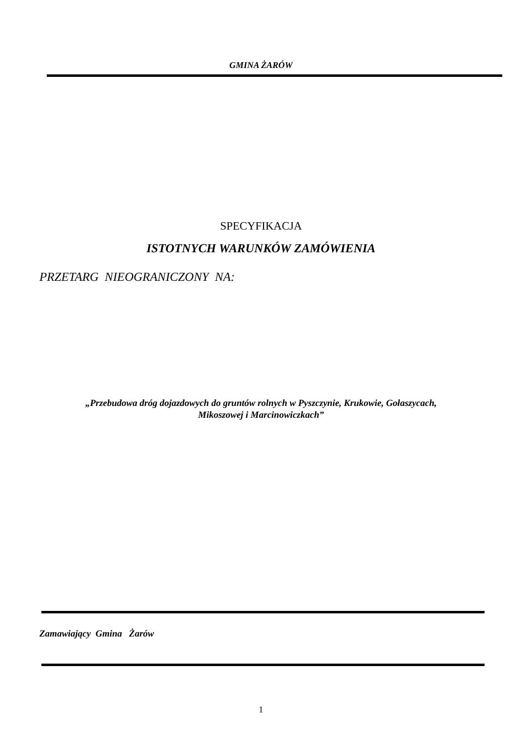GMINA ŻARÓW
SPECYFIKACJA
ISTOTNYCH WARUNKÓW ZAMÓWIENIA
PRZETARG NIEOGRANICZONY NA:
„Przebudowa dróg dojazdowych do gruntów rolnych w Pyszczynie, Krukowie, Gołaszycach,
Mikoszowej i Marcinowiczkach”
Zamawiający Gmina Żarów
1